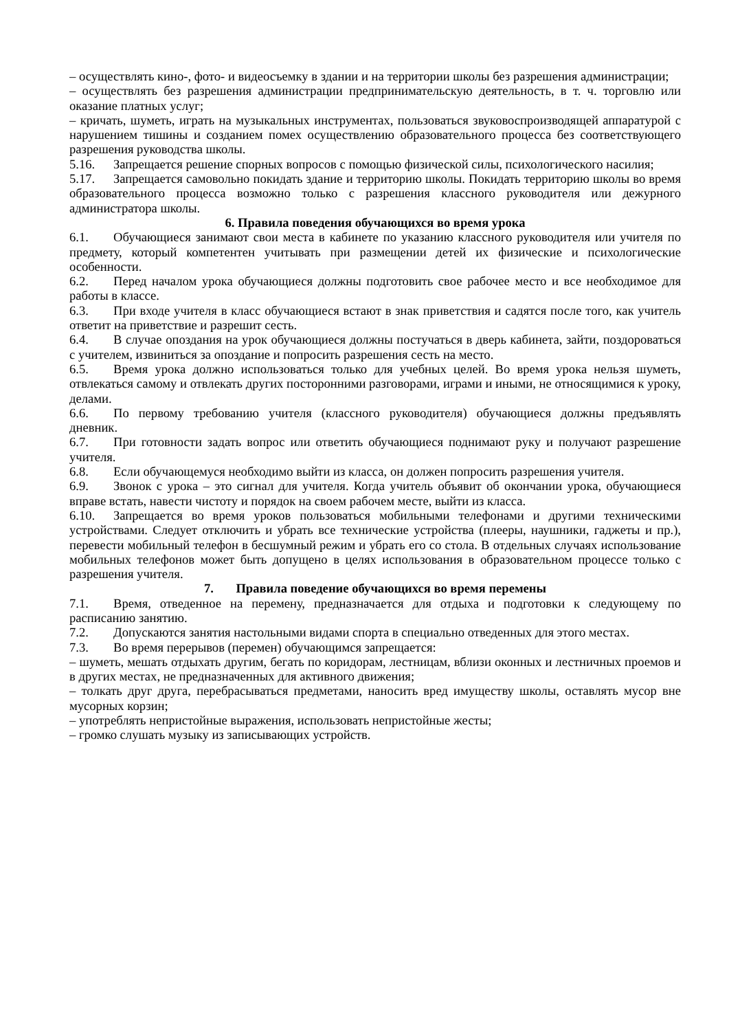– осуществлять кино-, фото- и видеосъемку в здании и на территории школы без разрешения администрации;
– осуществлять без разрешения администрации предпринимательскую деятельность, в т. ч. торговлю или оказание платных услуг;
– кричать, шуметь, играть на музыкальных инструментах, пользоваться звуковоспроизводящей аппаратурой с нарушением тишины и созданием помех осуществлению образовательного процесса без соответствующего разрешения руководства школы.
5.16. Запрещается решение спорных вопросов с помощью физической силы, психологического насилия;
5.17. Запрещается самовольно покидать здание и территорию школы. Покидать территорию школы во время образовательного процесса возможно только с разрешения классного руководителя или дежурного администратора школы.
6. Правила поведения обучающихся во время урока
6.1. Обучающиеся занимают свои места в кабинете по указанию классного руководителя или учителя по предмету, который компетентен учитывать при размещении детей их физические и психологические особенности.
6.2. Перед началом урока обучающиеся должны подготовить свое рабочее место и все необходимое для работы в классе.
6.3. При входе учителя в класс обучающиеся встают в знак приветствия и садятся после того, как учитель ответит на приветствие и разрешит сесть.
6.4. В случае опоздания на урок обучающиеся должны постучаться в дверь кабинета, зайти, поздороваться с учителем, извиниться за опоздание и попросить разрешения сесть на место.
6.5. Время урока должно использоваться только для учебных целей. Во время урока нельзя шуметь, отвлекаться самому и отвлекать других посторонними разговорами, играми и иными, не относящимися к уроку, делами.
6.6. По первому требованию учителя (классного руководителя) обучающиеся должны предъявлять дневник.
6.7. При готовности задать вопрос или ответить обучающиеся поднимают руку и получают разрешение учителя.
6.8. Если обучающемуся необходимо выйти из класса, он должен попросить разрешения учителя.
6.9. Звонок с урока – это сигнал для учителя. Когда учитель объявит об окончании урока, обучающиеся вправе встать, навести чистоту и порядок на своем рабочем месте, выйти из класса.
6.10. Запрещается во время уроков пользоваться мобильными телефонами и другими техническими устройствами. Следует отключить и убрать все технические устройства (плееры, наушники, гаджеты и пр.), перевести мобильный телефон в бесшумный режим и убрать его со стола. В отдельных случаях использование мобильных телефонов может быть допущено в целях использования в образовательном процессе только с разрешения учителя.
7. Правила поведение обучающихся во время перемены
7.1. Время, отведенное на перемену, предназначается для отдыха и подготовки к следующему по расписанию занятию.
7.2. Допускаются занятия настольными видами спорта в специально отведенных для этого местах.
7.3. Во время перерывов (перемен) обучающимся запрещается:
– шуметь, мешать отдыхать другим, бегать по коридорам, лестницам, вблизи оконных и лестничных проемов и в других местах, не предназначенных для активного движения;
– толкать друг друга, перебрасываться предметами, наносить вред имуществу школы, оставлять мусор вне мусорных корзин;
– употреблять непристойные выражения, использовать непристойные жесты;
– громко слушать музыку из записывающих устройств.